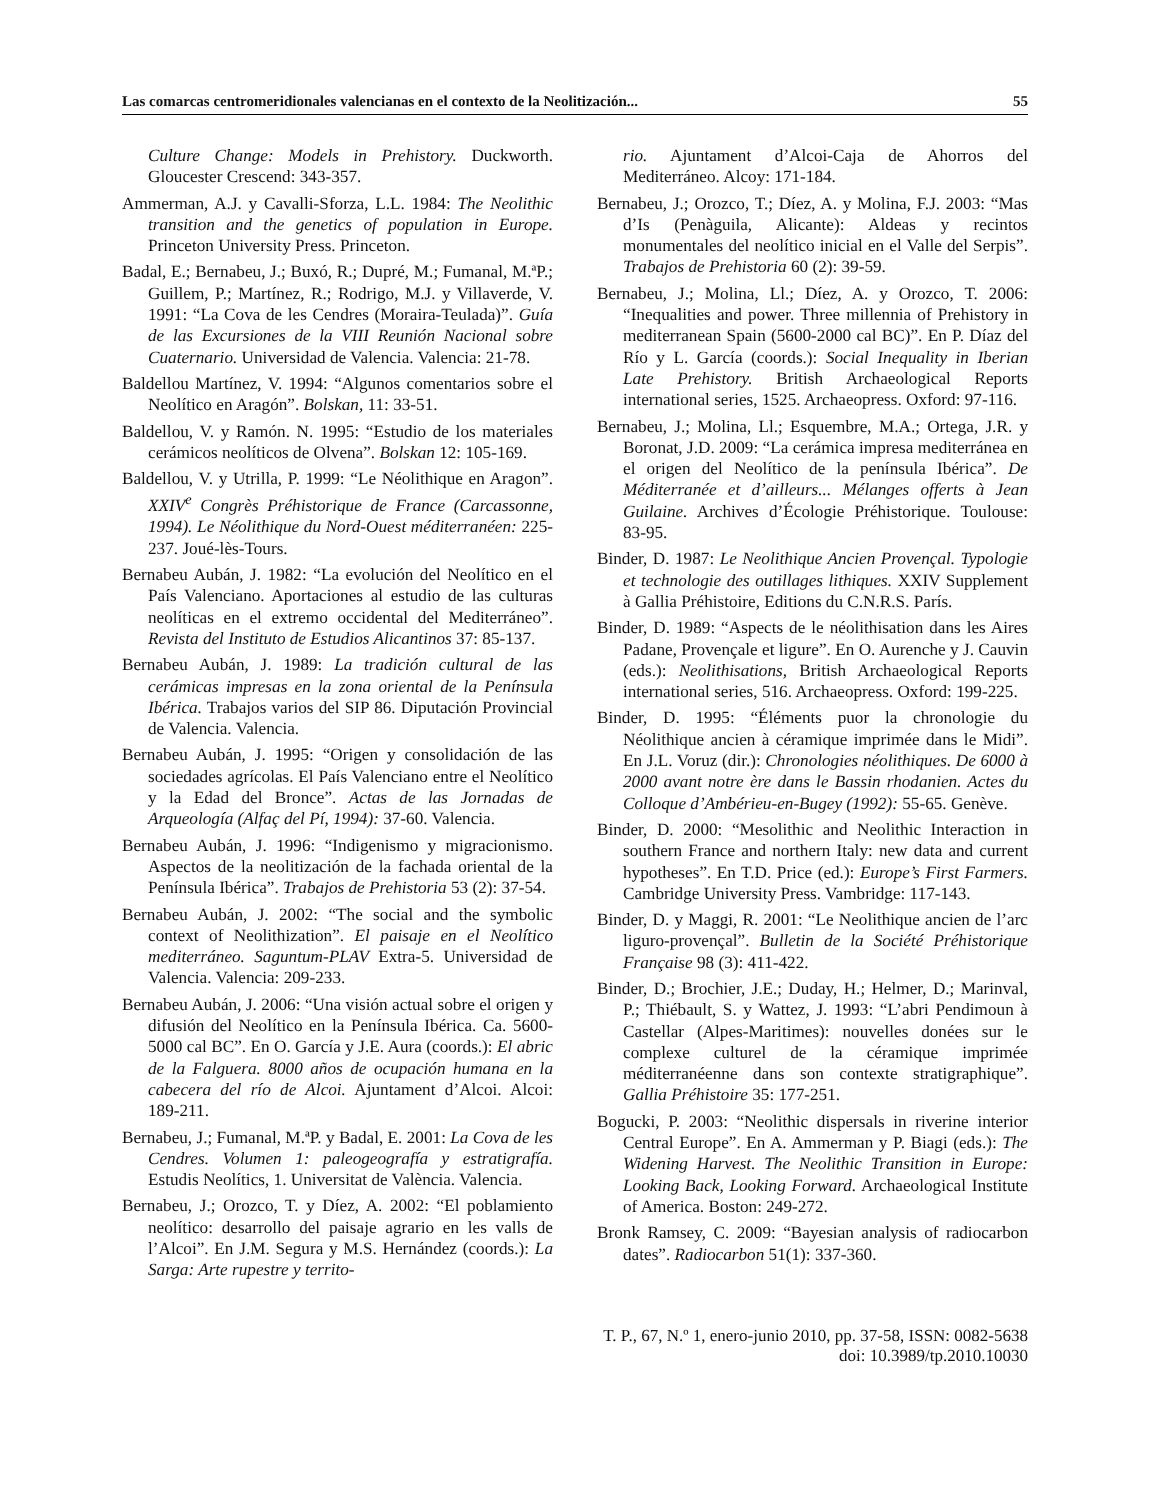Las comarcas centromeridionales valencianas en el contexto de la Neolitización... 55
Culture Change: Models in Prehistory. Duckworth. Gloucester Crescend: 343-357.
Ammerman, A.J. y Cavalli-Sforza, L.L. 1984: The Neolithic transition and the genetics of population in Europe. Princeton University Press. Princeton.
Badal, E.; Bernabeu, J.; Buxó, R.; Dupré, M.; Fumanal, M.ªP.; Guillem, P.; Martínez, R.; Rodrigo, M.J. y Villaverde, V. 1991: “La Cova de les Cendres (Moraira-Teulada)”. Guía de las Excursiones de la VIII Reunión Nacional sobre Cuaternario. Universidad de Valencia. Valencia: 21-78.
Baldellou Martínez, V. 1994: “Algunos comentarios sobre el Neolítico en Aragón”. Bolskan, 11: 33-51.
Baldellou, V. y Ramón. N. 1995: “Estudio de los materiales cerámicos neolíticos de Olvena”. Bolskan 12: 105-169.
Baldellou, V. y Utrilla, P. 1999: “Le Néolithique en Aragon”. XXIV<sup>e</sup> Congrès Préhistorique de France (Carcassonne, 1994). Le Néolithique du Nord-Ouest méditerranéen: 225-237. Joué-lès-Tours.
Bernabeu Aubán, J. 1982: “La evolución del Neolítico en el País Valenciano. Aportaciones al estudio de las culturas neolíticas en el extremo occidental del Mediterráneo”. Revista del Instituto de Estudios Alicantinos 37: 85-137.
Bernabeu Aubán, J. 1989: La tradición cultural de las cerámicas impresas en la zona oriental de la Península Ibérica. Trabajos varios del SIP 86. Diputación Provincial de Valencia. Valencia.
Bernabeu Aubán, J. 1995: “Origen y consolidación de las sociedades agrícolas. El País Valenciano entre el Neolítico y la Edad del Bronce”. Actas de las Jornadas de Arqueología (Alfaç del Pí, 1994): 37-60. Valencia.
Bernabeu Aubán, J. 1996: “Indigenismo y migracionismo. Aspectos de la neolitización de la fachada oriental de la Península Ibérica”. Trabajos de Prehistoria 53 (2): 37-54.
Bernabeu Aubán, J. 2002: “The social and the symbolic context of Neolithization”. El paisaje en el Neolítico mediterráneo. Saguntum-PLAV Extra-5. Universidad de Valencia. Valencia: 209-233.
Bernabeu Aubán, J. 2006: “Una visión actual sobre el origen y difusión del Neolítico en la Península Ibérica. Ca. 5600-5000 cal BC”. En O. García y J.E. Aura (coords.): El abric de la Falguera. 8000 años de ocupación humana en la cabecera del río de Alcoi. Ajuntament d’Alcoi. Alcoi: 189-211.
Bernabeu, J.; Fumanal, M.ªP. y Badal, E. 2001: La Cova de les Cendres. Volumen 1: paleogeografía y estratigrafía. Estudis Neolítics, 1. Universitat de València. Valencia.
Bernabeu, J.; Orozco, T. y Díez, A. 2002: “El poblamiento neolítico: desarrollo del paisaje agrario en les valls de l’Alcoi”. En J.M. Segura y M.S. Hernández (coords.): La Sarga: Arte rupestre y territo-
rio. Ajuntament d’Alcoi-Caja de Ahorros del Mediterráneo. Alcoy: 171-184.
Bernabeu, J.; Orozco, T.; Díez, A. y Molina, F.J. 2003: “Mas d’Is (Penàguila, Alicante): Aldeas y recintos monumentales del neolítico inicial en el Valle del Serpis”. Trabajos de Prehistoria 60 (2): 39-59.
Bernabeu, J.; Molina, Ll.; Díez, A. y Orozco, T. 2006: “Inequalities and power. Three millennia of Prehistory in mediterranean Spain (5600-2000 cal BC)”. En P. Díaz del Río y L. García (coords.): Social Inequality in Iberian Late Prehistory. British Archaeological Reports international series, 1525. Archaeopress. Oxford: 97-116.
Bernabeu, J.; Molina, Ll.; Esquembre, M.A.; Ortega, J.R. y Boronat, J.D. 2009: “La cerámica impresa mediterránea en el origen del Neolítico de la península Ibérica”. De Méditerranée et d’ailleurs... Mélanges offerts à Jean Guilaine. Archives d’Écologie Préhistorique. Toulouse: 83-95.
Binder, D. 1987: Le Neolithique Ancien Provençal. Typologie et technologie des outillages lithiques. XXIV Supplement à Gallia Préhistoire, Editions du C.N.R.S. París.
Binder, D. 1989: “Aspects de le néolithisation dans les Aires Padane, Provençale et ligure”. En O. Aurenche y J. Cauvin (eds.): Neolithisations, British Archaeological Reports international series, 516. Archaeopress. Oxford: 199-225.
Binder, D. 1995: “Éléments puor la chronologie du Néolithique ancien à céramique imprimée dans le Midi”. En J.L. Voruz (dir.): Chronologies néolithiques. De 6000 à 2000 avant notre ère dans le Bassin rhodanien. Actes du Colloque d’Ambérieu-en-Bugey (1992): 55-65. Genève.
Binder, D. 2000: “Mesolithic and Neolithic Interaction in southern France and northern Italy: new data and current hypotheses”. En T.D. Price (ed.): Europe’s First Farmers. Cambridge University Press. Vambridge: 117-143.
Binder, D. y Maggi, R. 2001: “Le Neolithique ancien de l’arc liguro-provençal”. Bulletin de la Société Préhistorique Française 98 (3): 411-422.
Binder, D.; Brochier, J.E.; Duday, H.; Helmer, D.; Marinval, P.; Thiébault, S. y Wattez, J. 1993: “L’abri Pendimoun à Castellar (Alpes-Maritimes): nouvelles donées sur le complexe culturel de la céramique imprimée méditerranéenne dans son contexte stratigraphique”. Gallia Préhistoire 35: 177-251.
Bogucki, P. 2003: “Neolithic dispersals in riverine interior Central Europe”. En A. Ammerman y P. Biagi (eds.): The Widening Harvest. The Neolithic Transition in Europe: Looking Back, Looking Forward. Archaeological Institute of America. Boston: 249-272.
Bronk Ramsey, C. 2009: “Bayesian analysis of radiocarbon dates”. Radiocarbon 51(1): 337-360.
T. P., 67, N.º 1, enero-junio 2010, pp. 37-58, ISSN: 0082-5638
doi: 10.3989/tp.2010.10030